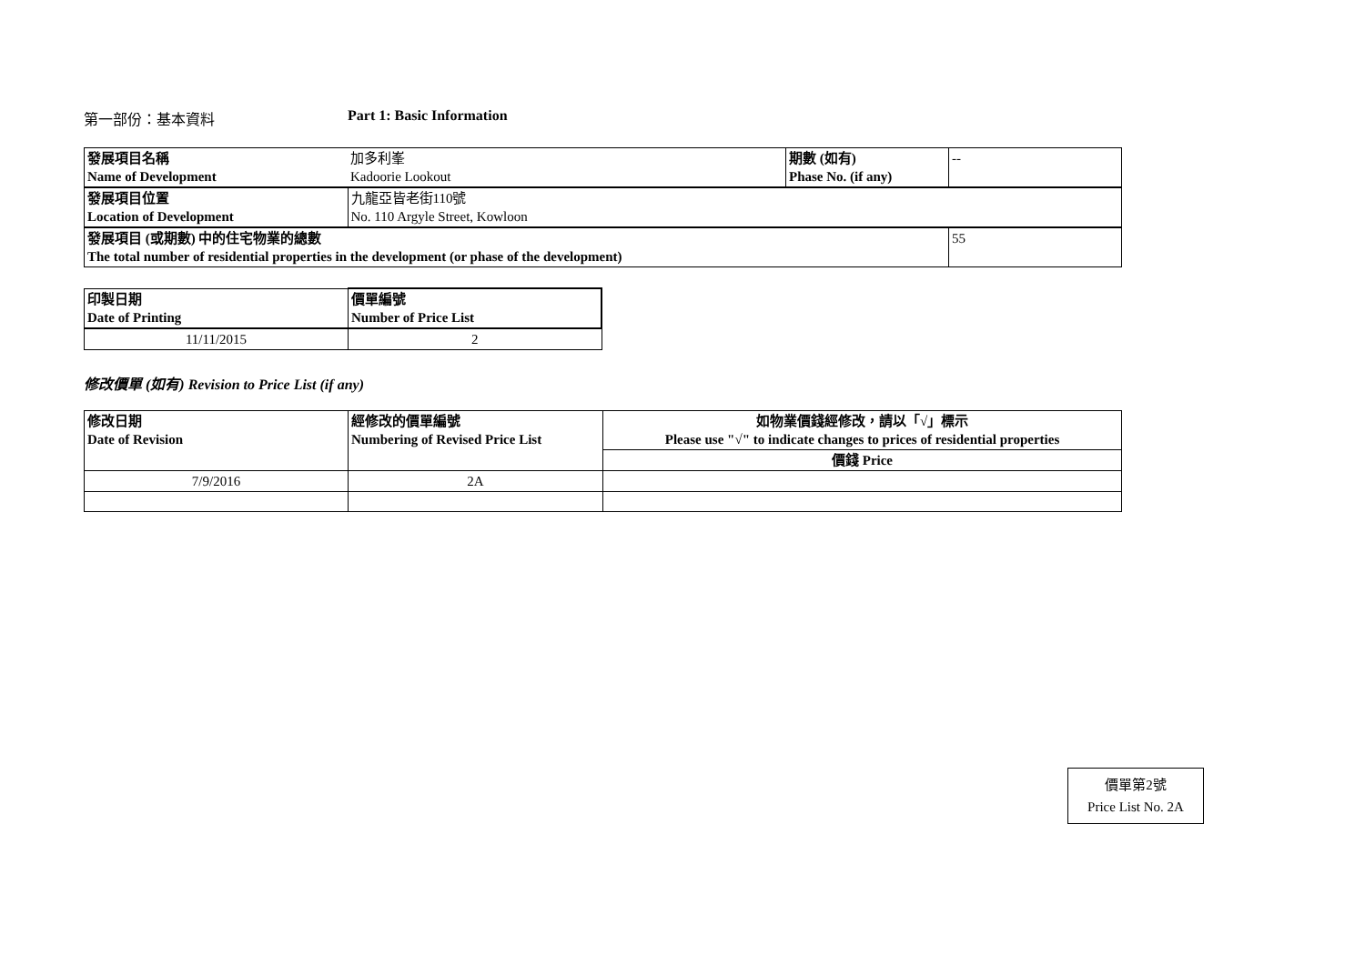第一部份：基本資料 Part 1: Basic Information
| 發展項目名稱 Name of Development | 加多利峯 Kadoorie Lookout | 期數 (如有) Phase No. (if any) | -- |
| 發展項目位置 Location of Development | 九龍亞皆老街110號 No. 110 Argyle Street, Kowloon | | |
| 發展項目 (或期數) 中的住宅物業的總數 The total number of residential properties in the development (or phase of the development) | | | 55 |
| 印製日期 Date of Printing | 價單編號 Number of Price List |
| 11/11/2015 | 2 |
修改價單 (如有) Revision to Price List (if any)
| 修改日期 Date of Revision | 經修改的價單編號 Numbering of Revised Price List | 如物業價錢經修改，請以「√」標示 Please use "√" to indicate changes to prices of residential properties |
| | | 價錢 Price |
| 7/9/2016 | 2A | |
價單第2號
Price List No. 2A